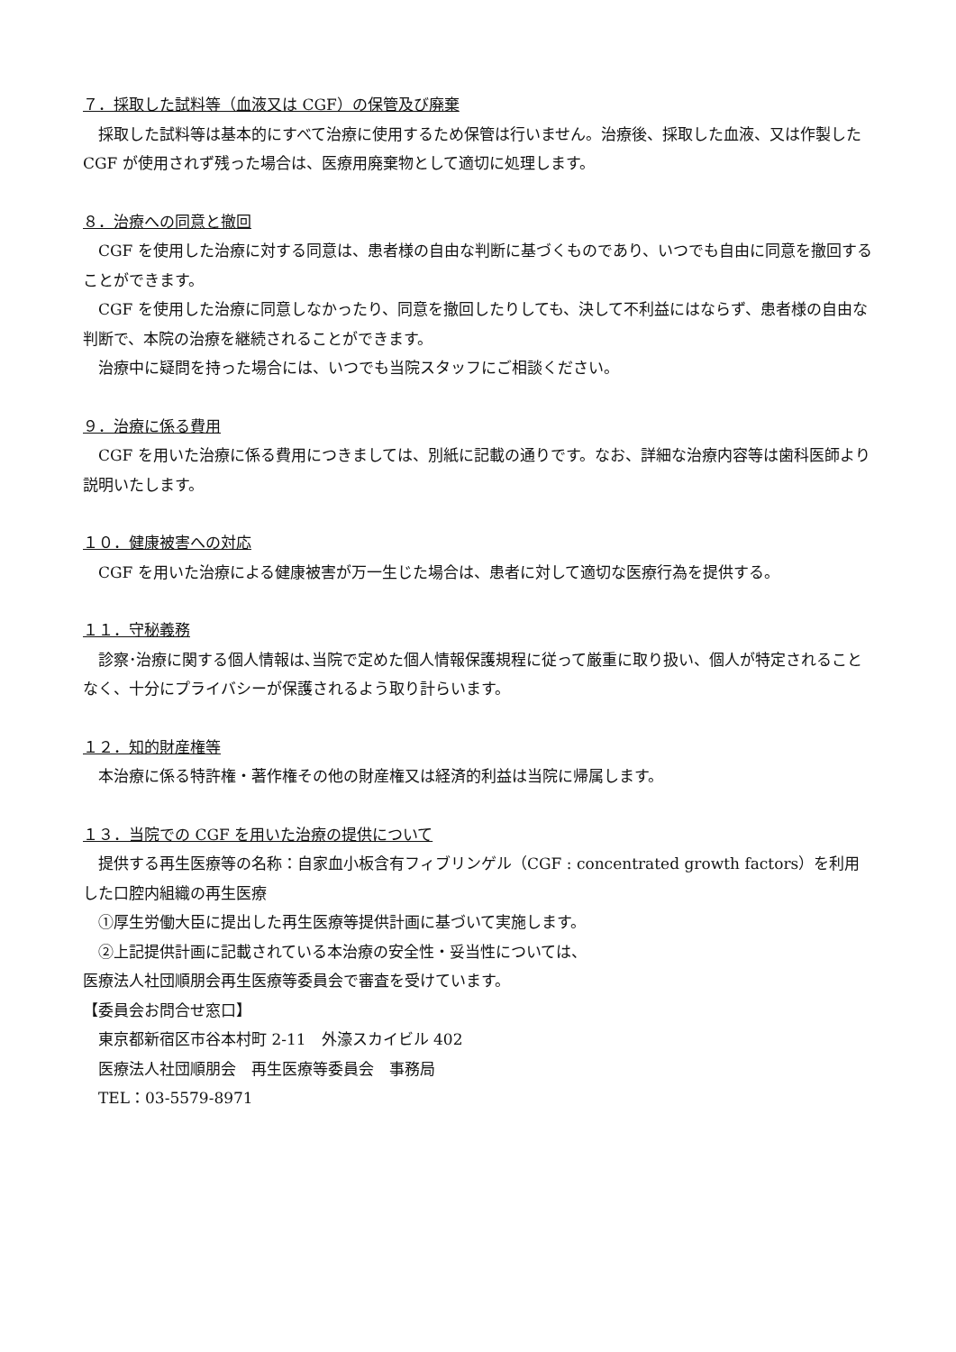７．採取した試料等（血液又は CGF）の保管及び廃棄
採取した試料等は基本的にすべて治療に使用するため保管は行いません。治療後、採取した血液、又は作製した CGF が使用されず残った場合は、医療用廃棄物として適切に処理します。
８．治療への同意と撤回
CGF を使用した治療に対する同意は、患者様の自由な判断に基づくものであり、いつでも自由に同意を撤回することができます。
CGF を使用した治療に同意しなかったり、同意を撤回したりしても、決して不利益にはならず、患者様の自由な判断で、本院の治療を継続されることができます。
治療中に疑問を持った場合には、いつでも当院スタッフにご相談ください。
９．治療に係る費用
CGF を用いた治療に係る費用につきましては、別紙に記載の通りです。なお、詳細な治療内容等は歯科医師より説明いたします。
１０．健康被害への対応
CGF を用いた治療による健康被害が万一生じた場合は、患者に対して適切な医療行為を提供する。
１１．守秘義務
診察･治療に関する個人情報は､当院で定めた個人情報保護規程に従って厳重に取り扱い、個人が特定されることなく、十分にプライバシーが保護されるよう取り計らいます。
１２．知的財産権等
本治療に係る特許権・著作権その他の財産権又は経済的利益は当院に帰属します。
１３．当院での CGF を用いた治療の提供について
提供する再生医療等の名称：自家血小板含有フィブリンゲル（CGF : concentrated growth factors）を利用した口腔内組織の再生医療
①厚生労働大臣に提出した再生医療等提供計画に基づいて実施します。
②上記提供計画に記載されている本治療の安全性・妥当性については、
医療法人社団順朋会再生医療等委員会で審査を受けています。
【委員会お問合せ窓口】
東京都新宿区市谷本村町 2-11　外濠スカイビル 402
医療法人社団順朋会　再生医療等委員会　事務局
TEL：03-5579-8971